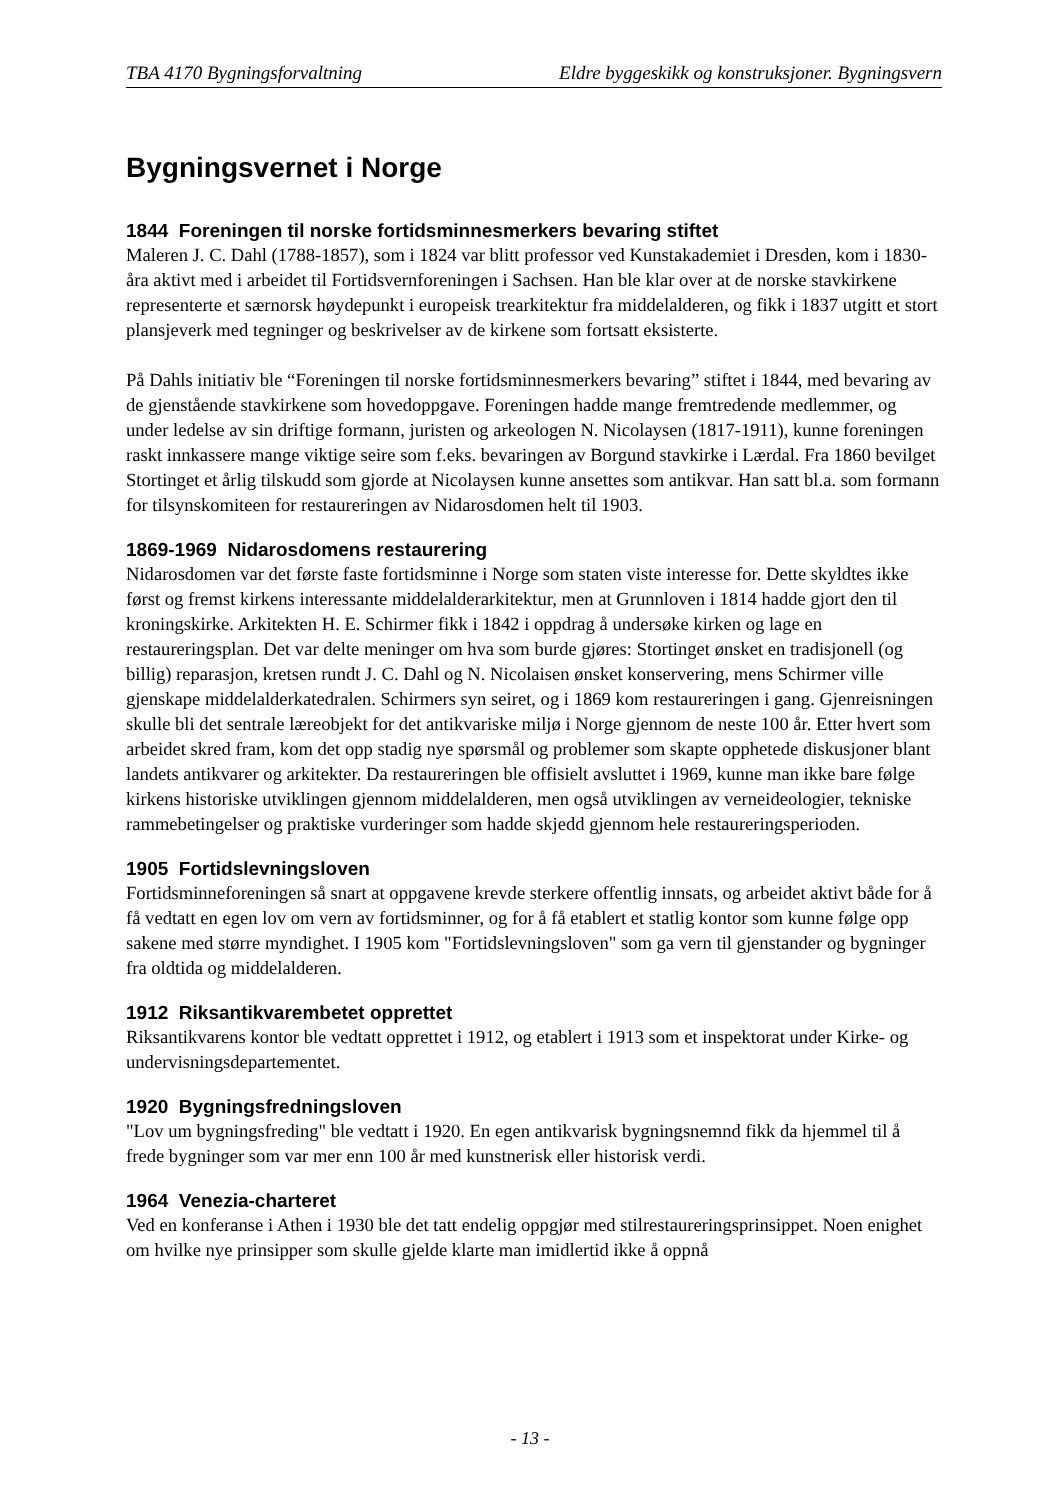TBA 4170 Bygningsforvaltning Eldre byggeskikk og konstruksjoner. Bygningsvern
Bygningsvernet i Norge
1844 Foreningen til norske fortidsminnesmerkers bevaring stiftet
Maleren J. C. Dahl (1788-1857), som i 1824 var blitt professor ved Kunstakademiet i Dresden, kom i 1830-åra aktivt med i arbeidet til Fortidsvernforeningen i Sachsen. Han ble klar over at de norske stavkirkene representerte et særnorsk høydepunkt i europeisk trearkitektur fra middelalderen, og fikk i 1837 utgitt et stort plansjeverk med tegninger og beskrivelser av de kirkene som fortsatt eksisterte.
På Dahls initiativ ble “Foreningen til norske fortidsminnesmerkers bevaring” stiftet i 1844, med bevaring av de gjenstående stavkirkene som hovedoppgave. Foreningen hadde mange fremtredende medlemmer, og under ledelse av sin driftige formann, juristen og arkeologen N. Nicolaysen (1817-1911), kunne foreningen raskt innkassere mange viktige seire som f.eks. bevaringen av Borgund stavkirke i Lærdal. Fra 1860 bevilget Stortinget et årlig tilskudd som gjorde at Nicolaysen kunne ansettes som antikvar. Han satt bl.a. som formann for tilsynskomiteen for restaureringen av Nidarosdomen helt til 1903.
1869-1969 Nidarosdomens restaurering
Nidarosdomen var det første faste fortidsminne i Norge som staten viste interesse for. Dette skyldtes ikke først og fremst kirkens interessante middelalderarkitektur, men at Grunnloven i 1814 hadde gjort den til kroningskirke. Arkitekten H. E. Schirmer fikk i 1842 i oppdrag å undersøke kirken og lage en restaureringsplan. Det var delte meninger om hva som burde gjøres: Stortinget ønsket en tradisjonell (og billig) reparasjon, kretsen rundt J. C. Dahl og N. Nicolaisen ønsket konservering, mens Schirmer ville gjenskape middelalderkatedralen. Schirmers syn seiret, og i 1869 kom restaureringen i gang. Gjenreisningen skulle bli det sentrale læreobjekt for det antikvariske miljø i Norge gjennom de neste 100 år. Etter hvert som arbeidet skred fram, kom det opp stadig nye spørsmål og problemer som skapte opphetede diskusjoner blant landets antikvarer og arkitekter. Da restaureringen ble offisielt avsluttet i 1969, kunne man ikke bare følge kirkens historiske utviklingen gjennom middelalderen, men også utviklingen av verneideologier, tekniske rammebetingelser og praktiske vurderinger som hadde skjedd gjennom hele restaureringsperioden.
1905 Fortidslevningsloven
Fortidsminneforeningen så snart at oppgavene krevde sterkere offentlig innsats, og arbeidet aktivt både for å få vedtatt en egen lov om vern av fortidsminner, og for å få etablert et statlig kontor som kunne følge opp sakene med større myndighet. I 1905 kom "Fortidslevningsloven" som ga vern til gjenstander og bygninger fra oldtida og middelalderen.
1912 Riksantikvarembetet opprettet
Riksantikvarens kontor ble vedtatt opprettet i 1912, og etablert i 1913 som et inspektorat under Kirke- og undervisningsdepartementet.
1920 Bygningsfredningsloven
"Lov um bygningsfreding" ble vedtatt i 1920. En egen antikvarisk bygningsnemnd fikk da hjemmel til å frede bygninger som var mer enn 100 år med kunstnerisk eller historisk verdi.
1964 Venezia-charteret
Ved en konferanse i Athen i 1930 ble det tatt endelig oppgjør med stilrestaureringsprinsippet. Noen enighet om hvilke nye prinsipper som skulle gjelde klarte man imidlertid ikke å oppnå
- 13 -